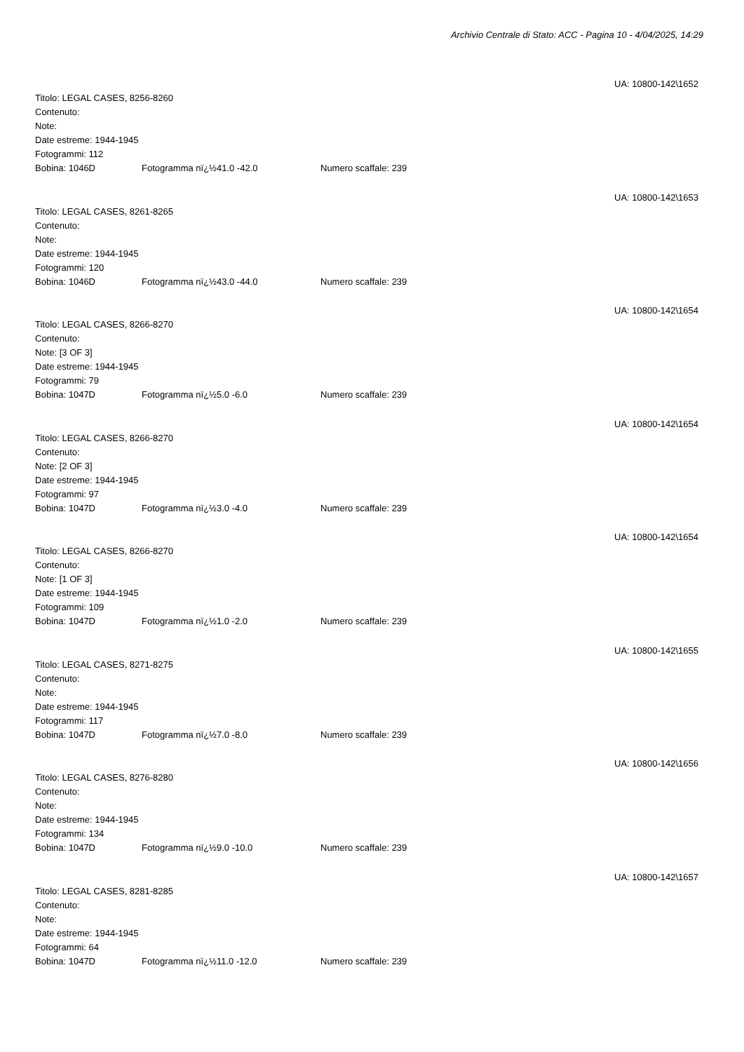Archivio Centrale di Stato: ACC - Pagina 10 - 4/04/2025, 14:29
UA: 10800-142\1652
Titolo: LEGAL CASES, 8256-8260
Contenuto:
Note:
Date estreme: 1944-1945
Fotogrammi: 112
Bobina: 1046D Fotogramma nï¿½41.0 -42.0 Numero scaffale: 239
UA: 10800-142\1653
Titolo: LEGAL CASES, 8261-8265
Contenuto:
Note:
Date estreme: 1944-1945
Fotogrammi: 120
Bobina: 1046D Fotogramma nï¿½43.0 -44.0 Numero scaffale: 239
UA: 10800-142\1654
Titolo: LEGAL CASES, 8266-8270
Contenuto:
Note: [3 OF 3]
Date estreme: 1944-1945
Fotogrammi: 79
Bobina: 1047D Fotogramma nï¿½5.0 -6.0 Numero scaffale: 239
UA: 10800-142\1654
Titolo: LEGAL CASES, 8266-8270
Contenuto:
Note: [2 OF 3]
Date estreme: 1944-1945
Fotogrammi: 97
Bobina: 1047D Fotogramma nï¿½3.0 -4.0 Numero scaffale: 239
UA: 10800-142\1654
Titolo: LEGAL CASES, 8266-8270
Contenuto:
Note: [1 OF 3]
Date estreme: 1944-1945
Fotogrammi: 109
Bobina: 1047D Fotogramma nï¿½1.0 -2.0 Numero scaffale: 239
UA: 10800-142\1655
Titolo: LEGAL CASES, 8271-8275
Contenuto:
Note:
Date estreme: 1944-1945
Fotogrammi: 117
Bobina: 1047D Fotogramma nï¿½7.0 -8.0 Numero scaffale: 239
UA: 10800-142\1656
Titolo: LEGAL CASES, 8276-8280
Contenuto:
Note:
Date estreme: 1944-1945
Fotogrammi: 134
Bobina: 1047D Fotogramma nï¿½9.0 -10.0 Numero scaffale: 239
UA: 10800-142\1657
Titolo: LEGAL CASES, 8281-8285
Contenuto:
Note:
Date estreme: 1944-1945
Fotogrammi: 64
Bobina: 1047D Fotogramma nï¿½11.0 -12.0 Numero scaffale: 239